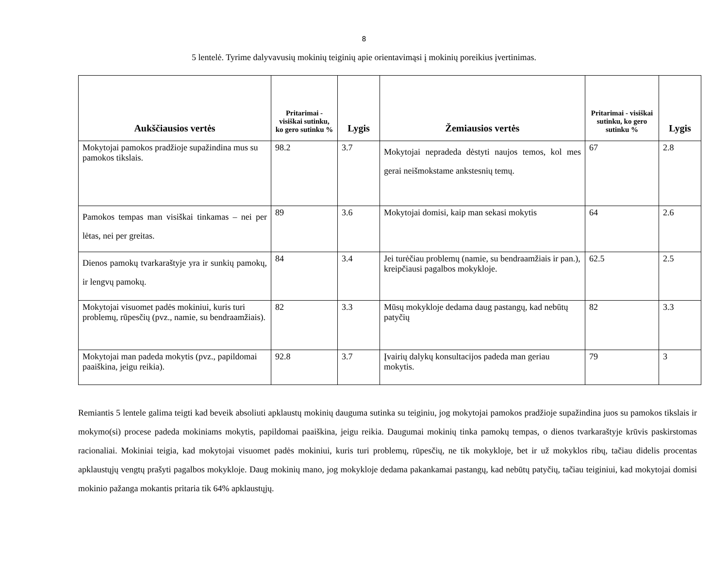8
5 lentelė. Tyrime dalyvavusių mokinių teiginių apie orientavimąsi į mokinių poreikius įvertinimas.
| Aukščiausios vertės | Pritarimai - visiškai sutinku, ko gero sutinku % | Lygis | Žemiausios vertės | Pritarimai - visiškai sutinku, ko gero sutinku % | Lygis |
| --- | --- | --- | --- | --- | --- |
| Mokytojai pamokos pradžioje supažindina mus su pamokos tikslais. | 98.2 | 3.7 | Mokytojai nepradeda dėstyti naujos temos, kol mes gerai neišmokstame ankstesnių temų. | 67 | 2.8 |
| Pamokos tempas man visiškai tinkamas – nei per lėtas, nei per greitas. | 89 | 3.6 | Mokytojai domisi, kaip man sekasi mokytis | 64 | 2.6 |
| Dienos pamokų tvarkaraštyje yra ir sunkių pamokų, ir lengvų pamokų. | 84 | 3.4 | Jei turėčiau problemų (namie, su bendraamžiais ir pan.), kreipčiausi pagalbos mokykloje. | 62.5 | 2.5 |
| Mokytojai visuomet padės mokiniui, kuris turi problemų, rūpesčių (pvz., namie, su bendraamžiais). | 82 | 3.3 | Mūsų mokykloje dedama daug pastangų, kad nebūtų patyčių | 82 | 3.3 |
| Mokytojai man padeda mokytis (pvz., papildomai paaiškina, jeigu reikia). | 92.8 | 3.7 | Įvairių dalykų konsultacijos padeda man geriau mokytis. | 79 | 3 |
Remiantis 5 lentele galima teigti kad beveik absoliuti apklaustų mokinių dauguma sutinka su teiginiu, jog mokytojai pamokos pradžioje supažindina juos su pamokos tikslais ir mokymo(si) procese padeda mokiniams mokytis, papildomai paaiškina, jeigu reikia. Daugumai mokinių tinka pamokų tempas, o dienos tvarkaraštyje krūvis paskirstomas racionaliai. Mokiniai teigia, kad mokytojai visuomet padės mokiniui, kuris turi problemų, rūpesčių, ne tik mokykloje, bet ir už mokyklos ribų, tačiau didelis procentas apklaustųjų vengtų prašyti pagalbos mokykloje. Daug mokinių mano, jog mokykloje dedama pakankamai pastangų, kad nebūtų patyčių, tačiau teiginiui, kad mokytojai domisi mokinio pažanga mokantis pritaria tik 64% apklaustųjų.